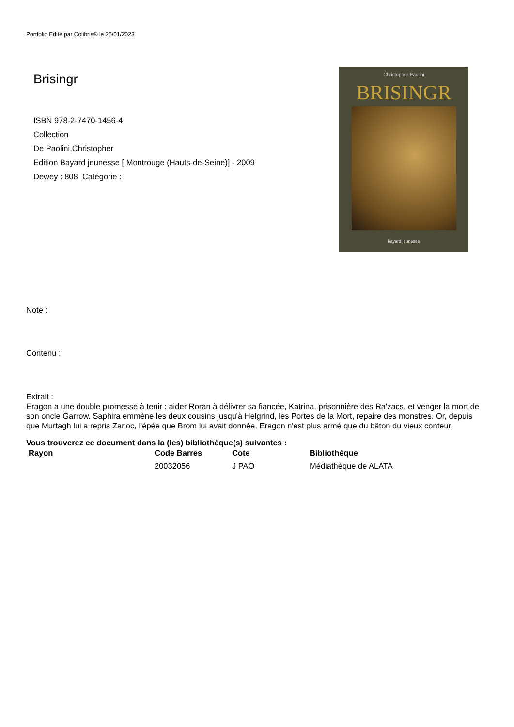Portfolio Edité par Colibris® le 25/01/2023
Brisingr
ISBN 978-2-7470-1456-4
Collection
De Paolini,Christopher
Edition Bayard jeunesse [ Montrouge (Hauts-de-Seine)] - 2009
Dewey : 808 Catégorie :
Christopher Paolini
BRISINGR
bayard jeunesse
Note :
Contenu :
Extrait :
Eragon a une double promesse à tenir : aider Roran à délivrer sa fiancée, Katrina, prisonnière des Ra'zacs, et venger la mort de son oncle Garrow. Saphira emmène les deux cousins jusqu'à Helgrind, les Portes de la Mort, repaire des monstres. Or, depuis que Murtagh lui a repris Zar'oc, l'épée que Brom lui avait donnée, Eragon n'est plus armé que du bâton du vieux conteur.
Vous trouverez ce document dans la (les) bibliothèque(s) suivantes :
| Rayon | Code Barres | Cote | Bibliothèque |
| --- | --- | --- | --- |
| | 20032056 | J PAO | Médiathèque de ALATA |